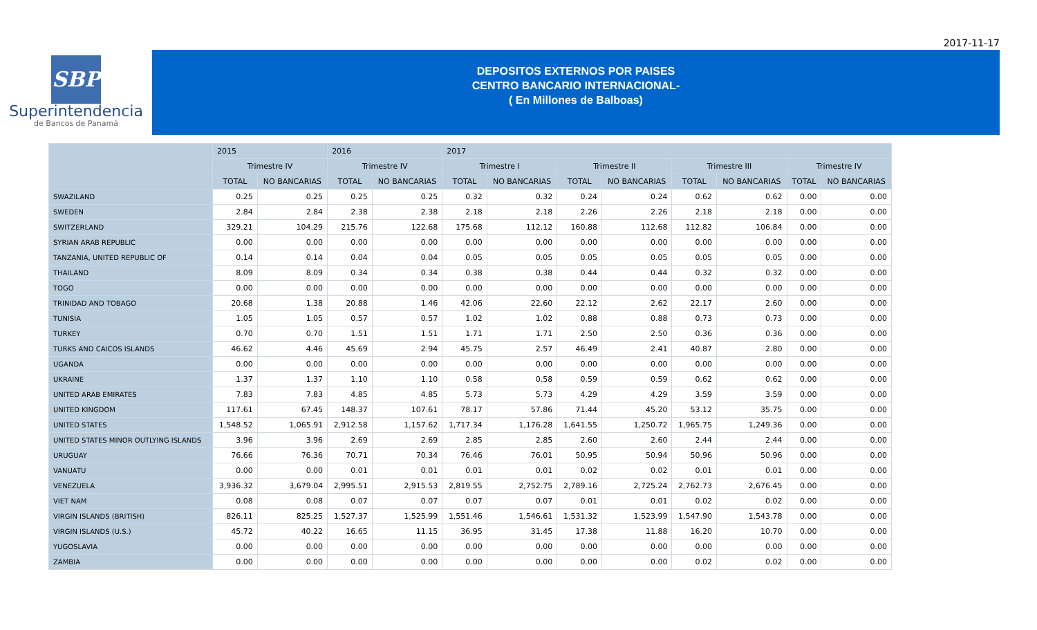2017-11-17
SBP
Superintendencia
de Bancos de Panamá
DEPOSITOS EXTERNOS POR PAISES
CENTRO BANCARIO INTERNACIONAL-
( En Millones de Balboas)
| | 2015 | | 2016 | | 2017 | | | | | | | |
| --- | --- | --- | --- | --- | --- | --- | --- | --- | --- | --- | --- | --- |
| | Trimestre IV | | Trimestre IV | | Trimestre I | | Trimestre II | | Trimestre III | | Trimestre IV | |
| | TOTAL | NO BANCARIAS | TOTAL | NO BANCARIAS | TOTAL | NO BANCARIAS | TOTAL | NO BANCARIAS | TOTAL | NO BANCARIAS | TOTAL | NO BANCARIAS |
| SWAZILAND | 0.25 | 0.25 | 0.25 | 0.25 | 0.32 | 0.32 | 0.24 | 0.24 | 0.62 | 0.62 | 0.00 | 0.00 |
| SWEDEN | 2.84 | 2.84 | 2.38 | 2.38 | 2.18 | 2.18 | 2.26 | 2.26 | 2.18 | 2.18 | 0.00 | 0.00 |
| SWITZERLAND | 329.21 | 104.29 | 215.76 | 122.68 | 175.68 | 112.12 | 160.88 | 112.68 | 112.82 | 106.84 | 0.00 | 0.00 |
| SYRIAN ARAB REPUBLIC | 0.00 | 0.00 | 0.00 | 0.00 | 0.00 | 0.00 | 0.00 | 0.00 | 0.00 | 0.00 | 0.00 | 0.00 |
| TANZANIA, UNITED REPUBLIC OF | 0.14 | 0.14 | 0.04 | 0.04 | 0.05 | 0.05 | 0.05 | 0.05 | 0.05 | 0.05 | 0.00 | 0.00 |
| THAILAND | 8.09 | 8.09 | 0.34 | 0.34 | 0.38 | 0.38 | 0.44 | 0.44 | 0.32 | 0.32 | 0.00 | 0.00 |
| TOGO | 0.00 | 0.00 | 0.00 | 0.00 | 0.00 | 0.00 | 0.00 | 0.00 | 0.00 | 0.00 | 0.00 | 0.00 |
| TRINIDAD AND TOBAGO | 20.68 | 1.38 | 20.88 | 1.46 | 42.06 | 22.60 | 22.12 | 2.62 | 22.17 | 2.60 | 0.00 | 0.00 |
| TUNISIA | 1.05 | 1.05 | 0.57 | 0.57 | 1.02 | 1.02 | 0.88 | 0.88 | 0.73 | 0.73 | 0.00 | 0.00 |
| TURKEY | 0.70 | 0.70 | 1.51 | 1.51 | 1.71 | 1.71 | 2.50 | 2.50 | 0.36 | 0.36 | 0.00 | 0.00 |
| TURKS AND CAICOS ISLANDS | 46.62 | 4.46 | 45.69 | 2.94 | 45.75 | 2.57 | 46.49 | 2.41 | 40.87 | 2.80 | 0.00 | 0.00 |
| UGANDA | 0.00 | 0.00 | 0.00 | 0.00 | 0.00 | 0.00 | 0.00 | 0.00 | 0.00 | 0.00 | 0.00 | 0.00 |
| UKRAINE | 1.37 | 1.37 | 1.10 | 1.10 | 0.58 | 0.58 | 0.59 | 0.59 | 0.62 | 0.62 | 0.00 | 0.00 |
| UNITED ARAB EMIRATES | 7.83 | 7.83 | 4.85 | 4.85 | 5.73 | 5.73 | 4.29 | 4.29 | 3.59 | 3.59 | 0.00 | 0.00 |
| UNITED KINGDOM | 117.61 | 67.45 | 148.37 | 107.61 | 78.17 | 57.86 | 71.44 | 45.20 | 53.12 | 35.75 | 0.00 | 0.00 |
| UNITED STATES | 1,548.52 | 1,065.91 | 2,912.58 | 1,157.62 | 1,717.34 | 1,176.28 | 1,641.55 | 1,250.72 | 1,965.75 | 1,249.36 | 0.00 | 0.00 |
| UNITED STATES MINOR OUTLYING ISLANDS | 3.96 | 3.96 | 2.69 | 2.69 | 2.85 | 2.85 | 2.60 | 2.60 | 2.44 | 2.44 | 0.00 | 0.00 |
| URUGUAY | 76.66 | 76.36 | 70.71 | 70.34 | 76.46 | 76.01 | 50.95 | 50.94 | 50.96 | 50.96 | 0.00 | 0.00 |
| VANUATU | 0.00 | 0.00 | 0.01 | 0.01 | 0.01 | 0.01 | 0.02 | 0.02 | 0.01 | 0.01 | 0.00 | 0.00 |
| VENEZUELA | 3,936.32 | 3,679.04 | 2,995.51 | 2,915.53 | 2,819.55 | 2,752.75 | 2,789.16 | 2,725.24 | 2,762.73 | 2,676.45 | 0.00 | 0.00 |
| VIET NAM | 0.08 | 0.08 | 0.07 | 0.07 | 0.07 | 0.07 | 0.01 | 0.01 | 0.02 | 0.02 | 0.00 | 0.00 |
| VIRGIN ISLANDS (BRITISH) | 826.11 | 825.25 | 1,527.37 | 1,525.99 | 1,551.46 | 1,546.61 | 1,531.32 | 1,523.99 | 1,547.90 | 1,543.78 | 0.00 | 0.00 |
| VIRGIN ISLANDS (U.S.) | 45.72 | 40.22 | 16.65 | 11.15 | 36.95 | 31.45 | 17.38 | 11.88 | 16.20 | 10.70 | 0.00 | 0.00 |
| YUGOSLAVIA | 0.00 | 0.00 | 0.00 | 0.00 | 0.00 | 0.00 | 0.00 | 0.00 | 0.00 | 0.00 | 0.00 | 0.00 |
| ZAMBIA | 0.00 | 0.00 | 0.00 | 0.00 | 0.00 | 0.00 | 0.00 | 0.00 | 0.02 | 0.02 | 0.00 | 0.00 |